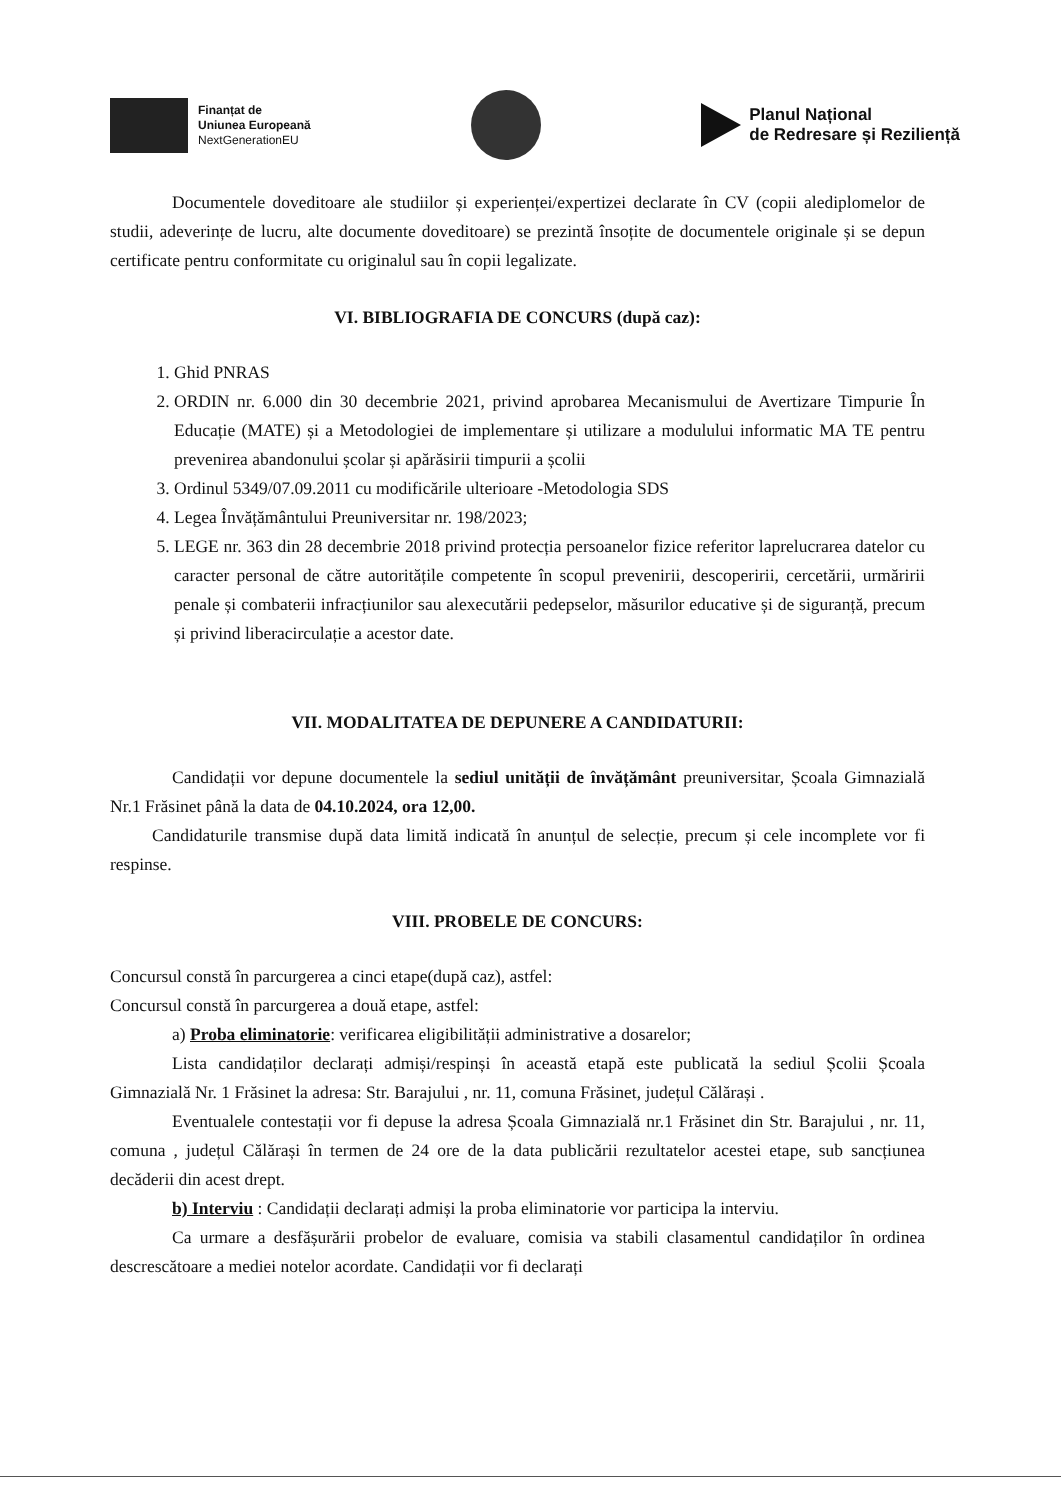Finanțat de
Uniunea Europeană
NextGenerationEU
Planul Național
de Redresare și Reziliență
Documentele doveditoare ale studiilor și experienței/expertizei declarate în CV (copii alediplomelor de studii, adeverințe de lucru, alte documente doveditoare) se prezintă însoțite de documentele originale și se depun certificate pentru conformitate cu originalul sau în copii legalizate.
VI. BIBLIOGRAFIA DE CONCURS (după caz):
1. Ghid PNRAS
2. ORDIN nr. 6.000 din 30 decembrie 2021, privind aprobarea Mecanismului de Avertizare Timpurie În Educație (MATE) și a Metodologiei de implementare și utilizare a modulului informatic MA TE pentru prevenirea abandonului școlar și apărăsirii timpurii a școlii
3. Ordinul 5349/07.09.2011 cu modificările ulterioare -Metodologia SDS
4. Legea Învățământului Preuniversitar nr. 198/2023;
5. LEGE nr. 363 din 28 decembrie 2018 privind protecția persoanelor fizice referitor laprelucrarea datelor cu caracter personal de către autoritățile competente în scopul prevenirii, descoperirii, cercetării, urmăririi penale și combaterii infracțiunilor sau alexecutării pedepselor, măsurilor educative și de siguranță, precum și privind liberacirculație a acestor date.
VII. MODALITATEA DE DEPUNERE A CANDIDATURII:
Candidații vor depune documentele la sediul unității de învățământ preuniversitar, Școala Gimnazială Nr.1 Frăsinet până la data de 04.10.2024, ora 12,00.
Candidaturile transmise după data limită indicată în anunțul de selecție, precum și cele incomplete vor fi respinse.
VIII. PROBELE DE CONCURS:
Concursul constă în parcurgerea a cinci etape(după caz), astfel:
Concursul constă în parcurgerea a două etape, astfel:
a) Proba eliminatorie: verificarea eligibilității administrative a dosarelor;
Lista candidaților declarați admiși/respinși în această etapă este publicată la sediul Școlii Școala Gimnazială Nr. 1 Frăsinet la adresa: Str. Barajului , nr. 11, comuna Frăsinet, județul Călărași .
Eventualele contestații vor fi depuse la adresa Școala Gimnazială nr.1 Frăsinet din Str. Barajului , nr. 11, comuna , județul Călărași în termen de 24 ore de la data publicării rezultatelor acestei etape, sub sancțiunea decăderii din acest drept.
b) Interviu : Candidații declarați admiși la proba eliminatorie vor participa la interviu.
Ca urmare a desfășurării probelor de evaluare, comisia va stabili clasamentul candidaților în ordinea descrescătoare a mediei notelor acordate. Candidații vor fi declarați